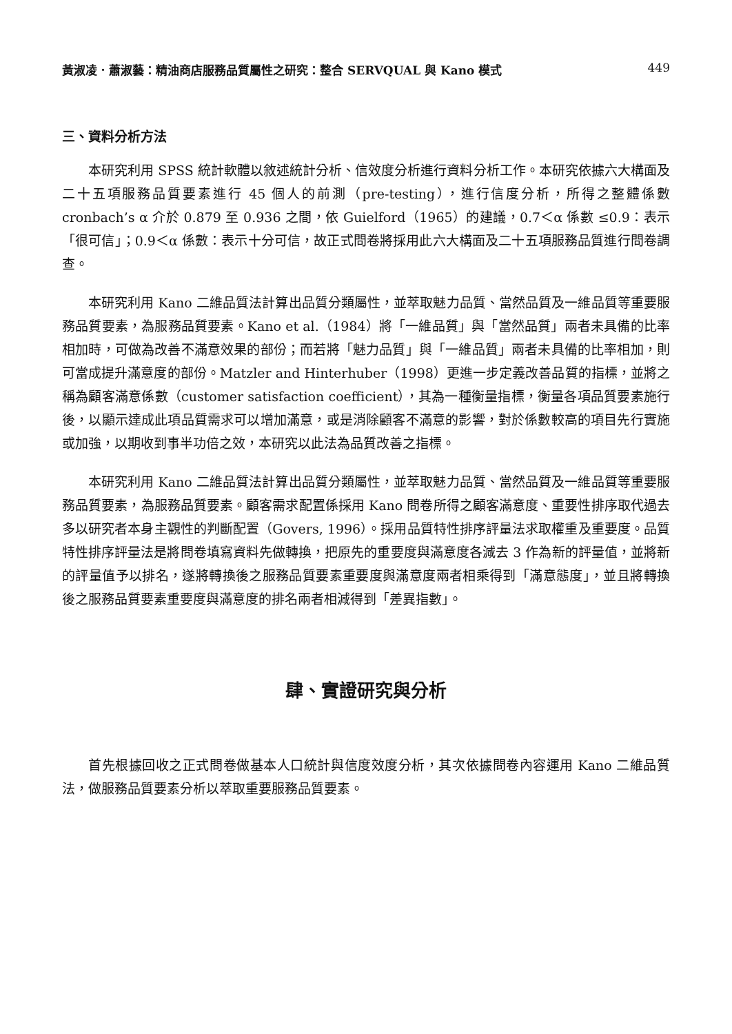黃淑凌．蕭淑藝：精油商店服務品質屬性之研究：整合 SERVQUAL 與 Kano 模式 449
三、資料分析方法
本研究利用 SPSS 統計軟體以敘述統計分析、信效度分析進行資料分析工作。本研究依據六大構面及二十五項服務品質要素進行 45 個人的前測（pre-testing），進行信度分析，所得之整體係數 cronbach’s α 介於 0.879 至 0.936 之間，依 Guielford（1965）的建議，0.7＜α 係數 ≤0.9：表示「很可信」；0.9＜α 係數：表示十分可信，故正式問卷將採用此六大構面及二十五項服務品質進行問卷調查。
本研究利用 Kano 二維品質法計算出品質分類屬性，並萃取魅力品質、當然品質及一維品質等重要服務品質要素，為服務品質要素。Kano et al.（1984）將「一維品質」與「當然品質」兩者未具備的比率相加時，可做為改善不滿意效果的部份；而若將「魅力品質」與「一維品質」兩者未具備的比率相加，則可當成提升滿意度的部份。Matzler and Hinterhuber（1998）更進一步定義改善品質的指標，並將之稱為顧客滿意係數（customer satisfaction coefficient），其為一種衡量指標，衡量各項品質要素施行後，以顯示達成此項品質需求可以增加滿意，或是消除顧客不滿意的影響，對於係數較高的項目先行實施或加強，以期收到事半功倍之效，本研究以此法為品質改善之指標。
本研究利用 Kano 二維品質法計算出品質分類屬性，並萃取魅力品質、當然品質及一維品質等重要服務品質要素，為服務品質要素。顧客需求配置係採用 Kano 問卷所得之顧客滿意度、重要性排序取代過去多以研究者本身主觀性的判斷配置（Govers, 1996）。採用品質特性排序評量法求取權重及重要度。品質特性排序評量法是將問卷填寫資料先做轉換，把原先的重要度與滿意度各減去 3 作為新的評量值，並將新的評量值予以排名，遂將轉換後之服務品質要素重要度與滿意度兩者相乘得到「滿意態度」，並且將轉換後之服務品質要素重要度與滿意度的排名兩者相減得到「差異指數」。
肆、實證研究與分析
首先根據回收之正式問卷做基本人口統計與信度效度分析，其次依據問卷內容運用 Kano 二維品質法，做服務品質要素分析以萃取重要服務品質要素。